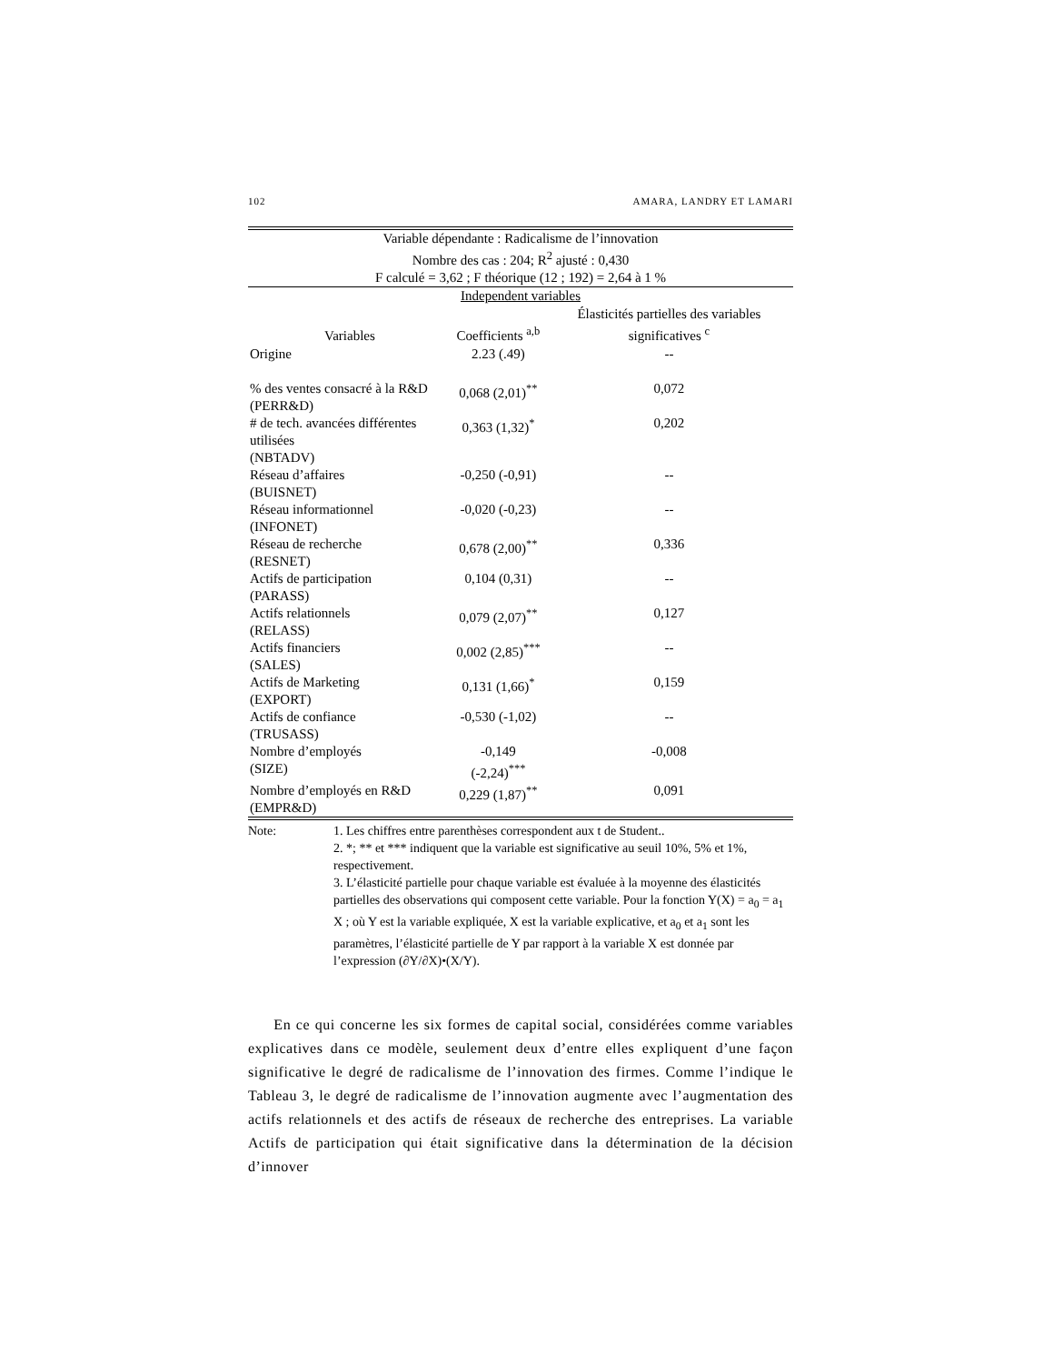102 AMARA, LANDRY ET LAMARI
| Variable dépendante : Radicalisme de l’innovation Nombre des cas : 204; R<sup>2</sup> ajusté : 0,430 | | |
| F calculé = 3,62 ; F théorique (12 ; 192) = 2,64 à 1 % | | |
| Independent variables | | |
| Variables | Coefficients <sup>a,b</sup> | Élasticités partielles des variables significatives <sup>c</sup> |
| Origine | 2.23 (.49) | -- |
| % des ventes consacré à la R&D (PERR&D) | 0,068 (2,01)<sup>**</sup> | 0,072 |
| # de tech. avancées différentes utilisées (NBTADV) | 0,363 (1,32)<sup>*</sup> | 0,202 |
| Réseau d’affaires (BUISNET) | -0,250 (-0,91) | -- |
| Réseau informationnel (INFONET) | -0,020 (-0,23) | -- |
| Réseau de recherche (RESNET) | 0,678 (2,00)<sup>**</sup> | 0,336 |
| Actifs de participation (PARASS) | 0,104 (0,31) | -- |
| Actifs relationnels (RELASS) | 0,079 (2,07)<sup>**</sup> | 0,127 |
| Actifs financiers (SALES) | 0,002 (2,85)<sup>***</sup> | -- |
| Actifs de Marketing (EXPORT) | 0,131 (1,66)<sup>*</sup> | 0,159 |
| Actifs de confiance (TRUSASS) | -0,530 (-1,02) | -- |
| Nombre d’employés (SIZE) | -0,149 (-2,24)<sup>***</sup> | -0,008 |
| Nombre d’employés en R&D (EMPR&D) | 0,229 (1,87)<sup>**</sup> | 0,091 |
Note: 1. Les chiffres entre parenthèses correspondent aux t de Student..
2. *; ** et *** indiquent que la variable est significative au seuil 10%, 5% et 1%, respectivement.
3. L’élasticité partielle pour chaque variable est évaluée à la moyenne des élasticités partielles des observations qui composent cette variable. Pour la fonction Y(X) = a<sub>0</sub> = a<sub>1</sub> X ; où Y est la variable expliquée, X est la variable explicative, et a<sub>0</sub> et a<sub>1</sub> sont les paramètres, l’élasticité partielle de Y par rapport à la variable X est donnée par l’expression (∂Y/∂X)•(X/Y).
En ce qui concerne les six formes de capital social, considérées comme variables explicatives dans ce modèle, seulement deux d’entre elles expliquent d’une façon significative le degré de radicalisme de l’innovation des firmes. Comme l’indique le Tableau 3, le degré de radicalisme de l’innovation augmente avec l’augmentation des actifs relationnels et des actifs de réseaux de recherche des entreprises. La variable Actifs de participation qui était significative dans la détermination de la décision d’innover